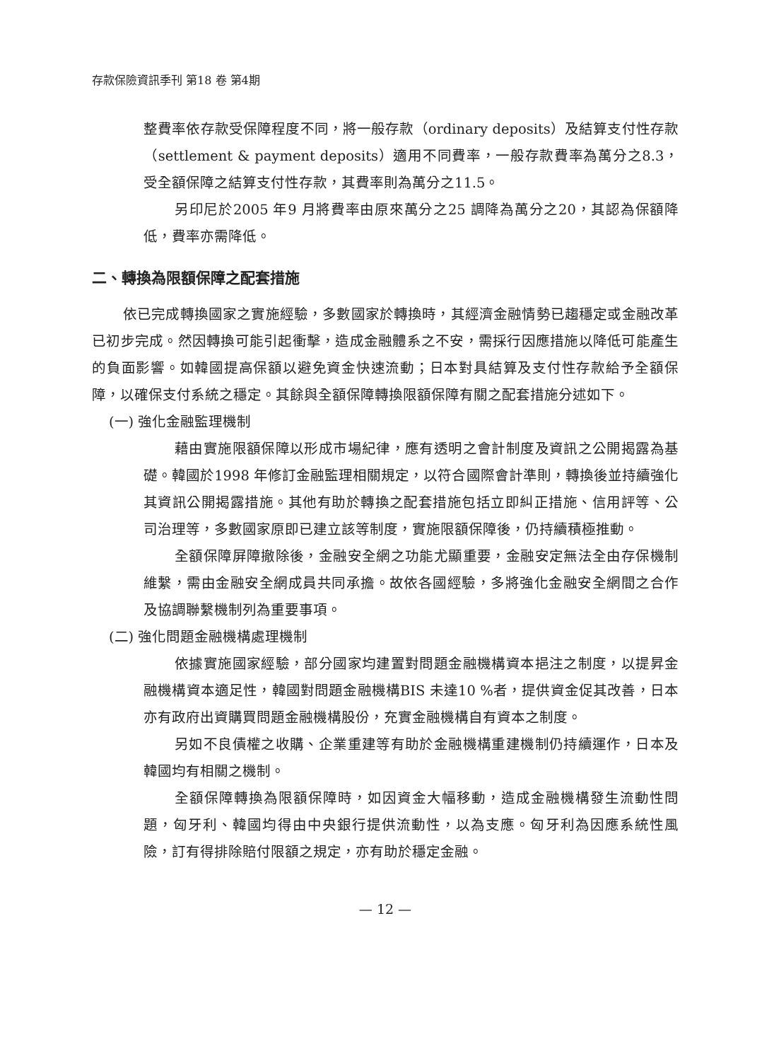存款保險資訊季刊 第18 卷 第4期
整費率依存款受保障程度不同，將一般存款（ordinary deposits）及結算支付性存款（settlement & payment deposits）適用不同費率，一般存款費率為萬分之8.3，受全額保障之結算支付性存款，其費率則為萬分之11.5。
另印尼於2005 年9 月將費率由原來萬分之25 調降為萬分之20，其認為保額降低，費率亦需降低。
二、轉換為限額保障之配套措施
依已完成轉換國家之實施經驗，多數國家於轉換時，其經濟金融情勢已趨穩定或金融改革已初步完成。然因轉換可能引起衝擊，造成金融體系之不安，需採行因應措施以降低可能產生的負面影響。如韓國提高保額以避免資金快速流動；日本對具結算及支付性存款給予全額保障，以確保支付系統之穩定。其餘與全額保障轉換限額保障有關之配套措施分述如下。
(一) 強化金融監理機制
藉由實施限額保障以形成市場紀律，應有透明之會計制度及資訊之公開揭露為基礎。韓國於1998 年修訂金融監理相關規定，以符合國際會計準則，轉換後並持續強化其資訊公開揭露措施。其他有助於轉換之配套措施包括立即糾正措施、信用評等、公司治理等，多數國家原即已建立該等制度，實施限額保障後，仍持續積極推動。
全額保障屏障撤除後，金融安全網之功能尤顯重要，金融安定無法全由存保機制維繫，需由金融安全網成員共同承擔。故依各國經驗，多將強化金融安全網間之合作及協調聯繫機制列為重要事項。
(二) 強化問題金融機構處理機制
依據實施國家經驗，部分國家均建置對問題金融機構資本挹注之制度，以提昇金融機構資本適足性，韓國對問題金融機構BIS 未達10 %者，提供資金促其改善，日本亦有政府出資購買問題金融機構股份，充實金融機構自有資本之制度。
另如不良債權之收購、企業重建等有助於金融機構重建機制仍持續運作，日本及韓國均有相關之機制。
全額保障轉換為限額保障時，如因資金大幅移動，造成金融機構發生流動性問題，匈牙利、韓國均得由中央銀行提供流動性，以為支應。匈牙利為因應系統性風險，訂有得排除賠付限額之規定，亦有助於穩定金融。
— 12 —